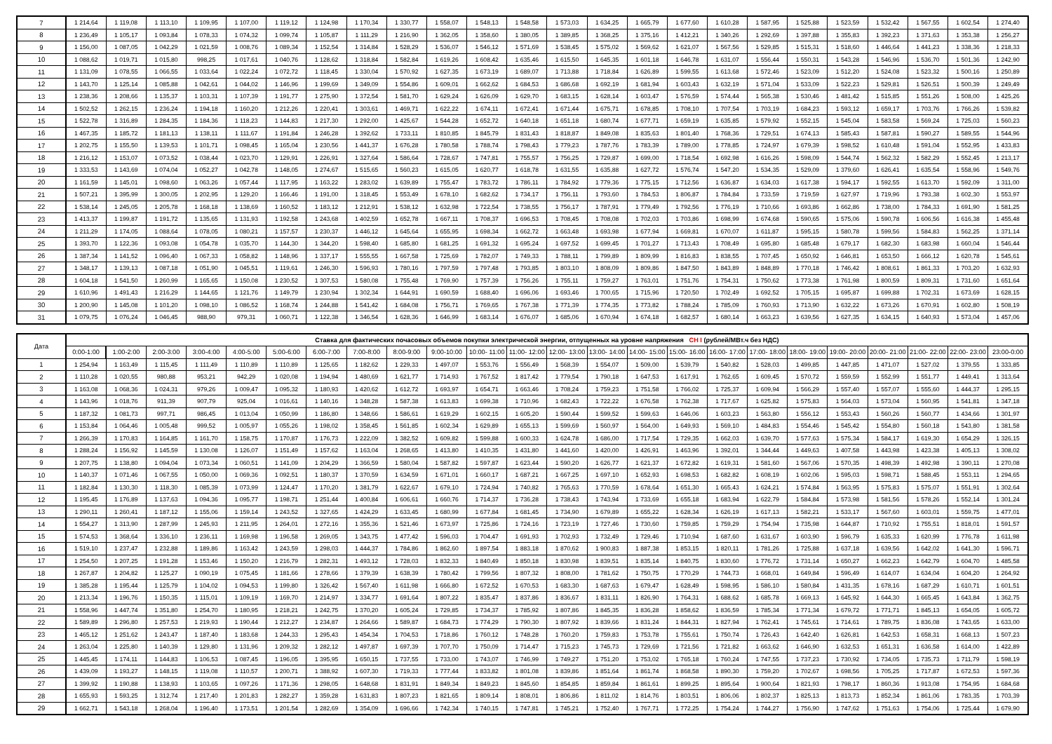| 7 | 1 214,64 | 1 119,08 | 1 113,10 | 1 109,95 | 1 107,00 | 1 119,12 | 1 124,98 | 1 170,34 | 1 330,77 | 1 558,07 | 1 548,13 | 1 548,58 | 1 573,03 | 1 634,25 | 1 665,79 | 1 677,60 | 1 610,28 | 1 587,95 | 1 525,88 | 1 523,59 | 1 532,42 | 1 567,55 | 1 602,54 | 1 274,40 |
| 8 | 1 236,49 | 1 105,17 | 1 093,84 | 1 078,33 | 1 074,32 | 1 099,74 | 1 105,87 | 1 111,29 | 1 216,90 | 1 362,05 | 1 358,60 | 1 380,05 | 1 389,85 | 1 368,25 | 1 375,16 | 1 412,21 | 1 340,26 | 1 292,69 | 1 397,88 | 1 355,83 | 1 392,23 | 1 371,63 | 1 353,38 | 1 256,27 |
| 9 | 1 156,00 | 1 087,05 | 1 042,29 | 1 021,59 | 1 008,76 | 1 089,34 | 1 152,54 | 1 314,84 | 1 528,29 | 1 536,07 | 1 546,12 | 1 571,69 | 1 538,45 | 1 575,02 | 1 569,62 | 1 621,07 | 1 567,56 | 1 529,85 | 1 515,31 | 1 518,60 | 1 446,64 | 1 441,23 | 1 338,36 | 1 218,33 |
| 10 | 1 088,62 | 1 019,71 | 1 015,80 | 998,25 | 1 017,61 | 1 040,76 | 1 128,62 | 1 318,84 | 1 582,84 | 1 619,26 | 1 608,42 | 1 635,46 | 1 615,50 | 1 645,35 | 1 601,18 | 1 646,78 | 1 631,07 | 1 556,44 | 1 550,31 | 1 543,28 | 1 546,96 | 1 536,70 | 1 501,36 | 1 242,90 |
| 11 | 1 131,09 | 1 078,55 | 1 066,55 | 1 033,64 | 1 022,24 | 1 072,72 | 1 118,45 | 1 330,04 | 1 570,92 | 1 627,35 | 1 673,19 | 1 689,07 | 1 713,88 | 1 718,84 | 1 626,89 | 1 599,55 | 1 613,68 | 1 572,46 | 1 523,09 | 1 512,20 | 1 524,08 | 1 523,32 | 1 500,16 | 1 250,89 |
| 12 | 1 143,70 | 1 125,14 | 1 085,88 | 1 042,61 | 1 044,02 | 1 146,96 | 1 199,69 | 1 349,09 | 1 554,86 | 1 609,01 | 1 662,62 | 1 684,53 | 1 686,68 | 1 692,19 | 1 681,94 | 1 603,43 | 1 632,19 | 1 571,04 | 1 533,09 | 1 522,23 | 1 529,81 | 1 526,51 | 1 500,39 | 1 249,49 |
| 13 | 1 238,36 | 1 208,66 | 1 135,37 | 1 103,31 | 1 107,39 | 1 191,77 | 1 275,90 | 1 372,54 | 1 581,70 | 1 629,24 | 1 626,09 | 1 629,70 | 1 683,15 | 1 628,14 | 1 603,47 | 1 576,59 | 1 574,44 | 1 565,38 | 1 530,46 | 1 481,42 | 1 515,85 | 1 551,26 | 1 508,00 | 1 425,26 |
| 14 | 1 502,52 | 1 262,15 | 1 236,24 | 1 194,18 | 1 160,20 | 1 212,26 | 1 220,41 | 1 303,61 | 1 469,71 | 1 622,22 | 1 674,11 | 1 672,41 | 1 671,44 | 1 675,71 | 1 678,85 | 1 708,10 | 1 707,54 | 1 703,19 | 1 684,23 | 1 593,12 | 1 659,17 | 1 703,76 | 1 766,26 | 1 539,82 |
| 15 | 1 522,78 | 1 316,89 | 1 284,35 | 1 184,36 | 1 118,23 | 1 144,83 | 1 217,30 | 1 292,00 | 1 425,67 | 1 544,28 | 1 652,72 | 1 640,18 | 1 651,18 | 1 680,74 | 1 677,71 | 1 659,19 | 1 635,85 | 1 579,92 | 1 552,15 | 1 545,04 | 1 583,58 | 1 569,24 | 1 725,03 | 1 560,23 |
| 16 | 1 467,35 | 1 185,72 | 1 181,13 | 1 138,11 | 1 111,67 | 1 191,84 | 1 246,28 | 1 392,62 | 1 733,11 | 1 810,85 | 1 845,79 | 1 831,43 | 1 818,87 | 1 849,08 | 1 835,63 | 1 801,40 | 1 768,36 | 1 729,51 | 1 674,13 | 1 585,43 | 1 587,81 | 1 590,27 | 1 589,55 | 1 544,96 |
| 17 | 1 202,75 | 1 155,50 | 1 139,53 | 1 101,71 | 1 098,45 | 1 165,04 | 1 230,56 | 1 441,37 | 1 676,28 | 1 780,58 | 1 788,74 | 1 798,43 | 1 779,23 | 1 787,76 | 1 783,39 | 1 789,00 | 1 778,85 | 1 724,97 | 1 679,39 | 1 598,52 | 1 610,48 | 1 591,04 | 1 552,95 | 1 433,83 |
| 18 | 1 216,12 | 1 153,07 | 1 073,52 | 1 038,44 | 1 023,70 | 1 129,91 | 1 226,91 | 1 327,64 | 1 586,64 | 1 728,67 | 1 747,81 | 1 755,57 | 1 756,25 | 1 729,87 | 1 699,00 | 1 718,54 | 1 692,98 | 1 616,26 | 1 598,09 | 1 544,74 | 1 562,32 | 1 582,29 | 1 552,45 | 1 213,17 |
| 19 | 1 333,53 | 1 143,69 | 1 074,04 | 1 052,27 | 1 042,78 | 1 148,05 | 1 274,67 | 1 515,65 | 1 560,23 | 1 615,05 | 1 620,77 | 1 618,78 | 1 631,55 | 1 635,88 | 1 627,72 | 1 576,74 | 1 547,20 | 1 534,35 | 1 529,09 | 1 379,60 | 1 626,41 | 1 635,54 | 1 558,96 | 1 549,76 |
| 20 | 1 161,59 | 1 145,01 | 1 098,60 | 1 063,26 | 1 057,44 | 1 117,95 | 1 163,22 | 1 283,02 | 1 639,89 | 1 755,47 | 1 783,72 | 1 786,11 | 1 784,92 | 1 779,36 | 1 775,15 | 1 712,56 | 1 636,87 | 1 634,03 | 1 617,38 | 1 594,17 | 1 592,55 | 1 613,70 | 1 592,09 | 1 311,00 |
| 21 | 1 507,21 | 1 395,99 | 1 300,05 | 1 202,95 | 1 129,20 | 1 166,46 | 1 191,00 | 1 318,45 | 1 553,49 | 1 678,10 | 1 682,62 | 1 734,17 | 1 756,11 | 1 793,60 | 1 784,53 | 1 806,87 | 1 784,84 | 1 733,59 | 1 719,59 | 1 627,97 | 1 719,96 | 1 793,38 | 1 602,30 | 1 553,97 |
| 22 | 1 538,14 | 1 245,05 | 1 205,78 | 1 168,18 | 1 138,69 | 1 160,52 | 1 183,12 | 1 212,91 | 1 538,12 | 1 632,98 | 1 722,54 | 1 738,55 | 1 756,17 | 1 787,91 | 1 779,49 | 1 792,56 | 1 776,19 | 1 710,66 | 1 693,86 | 1 662,86 | 1 738,00 | 1 784,33 | 1 691,90 | 1 581,25 |
| 23 | 1 413,37 | 1 199,87 | 1 191,72 | 1 135,65 | 1 131,93 | 1 192,58 | 1 243,68 | 1 402,59 | 1 652,78 | 1 667,11 | 1 708,37 | 1 696,53 | 1 708,45 | 1 708,08 | 1 702,03 | 1 703,86 | 1 698,99 | 1 674,68 | 1 590,65 | 1 575,06 | 1 590,78 | 1 606,56 | 1 616,38 | 1 455,48 |
| 24 | 1 211,29 | 1 174,05 | 1 088,64 | 1 078,05 | 1 080,21 | 1 157,57 | 1 230,37 | 1 446,12 | 1 645,64 | 1 655,95 | 1 698,34 | 1 662,72 | 1 663,48 | 1 693,98 | 1 677,94 | 1 669,81 | 1 670,07 | 1 611,87 | 1 595,15 | 1 580,78 | 1 599,56 | 1 584,83 | 1 562,25 | 1 371,14 |
| 25 | 1 393,70 | 1 122,36 | 1 093,08 | 1 054,78 | 1 035,70 | 1 144,30 | 1 344,20 | 1 598,40 | 1 685,80 | 1 681,25 | 1 691,32 | 1 695,24 | 1 697,52 | 1 699,45 | 1 701,27 | 1 713,43 | 1 708,49 | 1 695,80 | 1 685,48 | 1 679,17 | 1 682,30 | 1 683,98 | 1 660,04 | 1 546,44 |
| 26 | 1 387,34 | 1 141,52 | 1 096,40 | 1 067,33 | 1 058,82 | 1 148,96 | 1 337,17 | 1 555,55 | 1 667,58 | 1 725,69 | 1 782,07 | 1 749,33 | 1 788,11 | 1 799,89 | 1 809,99 | 1 816,83 | 1 838,55 | 1 707,45 | 1 650,92 | 1 646,81 | 1 653,50 | 1 666,12 | 1 620,78 | 1 545,61 |
| 27 | 1 348,17 | 1 139,13 | 1 087,18 | 1 051,90 | 1 045,51 | 1 119,61 | 1 246,30 | 1 596,93 | 1 780,16 | 1 797,59 | 1 797,48 | 1 793,85 | 1 803,10 | 1 808,09 | 1 809,86 | 1 847,50 | 1 843,89 | 1 848,89 | 1 770,18 | 1 746,42 | 1 808,61 | 1 861,33 | 1 703,20 | 1 632,93 |
| 28 | 1 604,18 | 1 541,50 | 1 260,99 | 1 165,65 | 1 150,08 | 1 230,52 | 1 307,53 | 1 580,08 | 1 755,48 | 1 769,90 | 1 757,39 | 1 756,26 | 1 755,11 | 1 759,27 | 1 763,01 | 1 751,76 | 1 754,31 | 1 750,62 | 1 773,38 | 1 761,98 | 1 800,59 | 1 809,31 | 1 731,60 | 1 651,64 |
| 29 | 1 610,96 | 1 491,43 | 1 216,29 | 1 144,65 | 1 121,76 | 1 149,79 | 1 230,94 | 1 302,34 | 1 644,91 | 1 690,59 | 1 688,40 | 1 696,06 | 1 693,46 | 1 700,65 | 1 715,96 | 1 720,50 | 1 702,49 | 1 692,52 | 1 705,15 | 1 695,87 | 1 699,88 | 1 702,31 | 1 673,69 | 1 628,15 |
| 30 | 1 200,90 | 1 145,08 | 1 101,20 | 1 098,10 | 1 086,52 | 1 168,74 | 1 244,88 | 1 541,42 | 1 684,08 | 1 756,71 | 1 769,65 | 1 767,38 | 1 771,39 | 1 774,35 | 1 773,82 | 1 788,24 | 1 785,09 | 1 760,93 | 1 713,90 | 1 632,22 | 1 673,26 | 1 670,91 | 1 602,80 | 1 508,19 |
| 31 | 1 079,75 | 1 076,24 | 1 046,45 | 988,90 | 979,31 | 1 060,71 | 1 122,38 | 1 346,54 | 1 628,36 | 1 646,99 | 1 683,14 | 1 676,07 | 1 685,06 | 1 670,94 | 1 674,18 | 1 682,57 | 1 680,14 | 1 663,23 | 1 639,56 | 1 627,35 | 1 634,15 | 1 640,93 | 1 573,04 | 1 457,06 |
| Дата | Ставка для фактических почасовых объемов покупки электрической энергии, отпущенных на уровне напряжения СН I (рублей/МВт.ч без НДС) | | | | | | | | | | | | | | | | | | | | | | | |
| --- | --- | --- | --- | --- | --- | --- | --- | --- | --- | --- | --- | --- | --- | --- | --- | --- | --- | --- | --- | --- | --- | --- | --- | --- |
| | 0:00-1:00 | 1:00-2:00 | 2:00-3:00 | 3:00-4:00 | 4:00-5:00 | 5:00-6:00 | 6:00-7:00 | 7:00-8:00 | 8:00-9:00 | 9:00-10:00 | 10:00- 11:00 | 11:00- 12:00 | 12:00- 13:00 | 13:00- 14:00 | 14:00- 15:00 | 15:00- 16:00 | 16:00- 17:00 | 17:00- 18:00 | 18:00- 19:00 | 19:00- 20:00 | 20:00- 21:00 | 21:00- 22:00 | 22:00- 23:00 | 23:00-0:00 |
| 1 | 1 254,94 | 1 163,49 | 1 115,45 | 1 111,49 | 1 110,89 | 1 110,89 | 1 125,65 | 1 182,62 | 1 229,33 | 1 497,07 | 1 553,76 | 1 556,49 | 1 568,39 | 1 554,07 | 1 509,00 | 1 539,79 | 1 540,82 | 1 528,03 | 1 499,85 | 1 447,85 | 1 471,07 | 1 527,02 | 1 379,55 | 1 333,85 |
| 2 | 1 110,28 | 1 020,55 | 980,88 | 953,21 | 942,29 | 1 020,08 | 1 194,94 | 1 480,69 | 1 621,77 | 1 714,93 | 1 767,52 | 1 817,42 | 1 779,54 | 1 790,18 | 1 647,53 | 1 617,91 | 1 762,65 | 1 609,45 | 1 570,72 | 1 559,59 | 1 552,99 | 1 551,77 | 1 449,41 | 1 313,64 |
| 3 | 1 163,08 | 1 068,36 | 1 024,31 | 979,26 | 1 009,47 | 1 095,32 | 1 180,93 | 1 420,62 | 1 612,72 | 1 693,97 | 1 654,71 | 1 663,46 | 1 708,24 | 1 759,23 | 1 751,58 | 1 766,02 | 1 725,37 | 1 609,94 | 1 566,29 | 1 557,40 | 1 557,07 | 1 555,60 | 1 444,37 | 1 295,15 |
| 4 | 1 143,96 | 1 018,76 | 911,39 | 907,79 | 925,04 | 1 016,61 | 1 140,16 | 1 348,28 | 1 587,38 | 1 613,83 | 1 699,38 | 1 710,96 | 1 682,43 | 1 722,22 | 1 676,58 | 1 762,38 | 1 717,67 | 1 625,82 | 1 575,83 | 1 564,03 | 1 573,04 | 1 560,95 | 1 541,81 | 1 347,18 |
| 5 | 1 187,32 | 1 081,73 | 997,71 | 986,45 | 1 013,04 | 1 050,99 | 1 186,80 | 1 348,66 | 1 586,61 | 1 619,29 | 1 602,15 | 1 605,20 | 1 590,44 | 1 599,52 | 1 599,63 | 1 646,06 | 1 603,23 | 1 563,80 | 1 556,12 | 1 553,43 | 1 560,26 | 1 560,77 | 1 434,66 | 1 301,97 |
| 6 | 1 153,84 | 1 064,46 | 1 005,48 | 999,52 | 1 005,97 | 1 055,26 | 1 198,02 | 1 358,45 | 1 561,85 | 1 602,34 | 1 629,89 | 1 655,13 | 1 599,69 | 1 560,97 | 1 564,00 | 1 649,93 | 1 569,10 | 1 484,83 | 1 554,46 | 1 545,42 | 1 554,80 | 1 560,18 | 1 543,80 | 1 381,58 |
| 7 | 1 266,39 | 1 170,83 | 1 164,85 | 1 161,70 | 1 158,75 | 1 170,87 | 1 176,73 | 1 222,09 | 1 382,52 | 1 609,82 | 1 599,88 | 1 600,33 | 1 624,78 | 1 686,00 | 1 717,54 | 1 729,35 | 1 662,03 | 1 639,70 | 1 577,63 | 1 575,34 | 1 584,17 | 1 619,30 | 1 654,29 | 1 326,15 |
| 8 | 1 288,24 | 1 156,92 | 1 145,59 | 1 130,08 | 1 126,07 | 1 151,49 | 1 157,62 | 1 163,04 | 1 268,65 | 1 413,80 | 1 410,35 | 1 431,80 | 1 441,60 | 1 420,00 | 1 426,91 | 1 463,96 | 1 392,01 | 1 344,44 | 1 449,63 | 1 407,58 | 1 443,98 | 1 423,38 | 1 405,13 | 1 308,02 |
| 9 | 1 207,75 | 1 138,80 | 1 094,04 | 1 073,34 | 1 060,51 | 1 141,09 | 1 204,29 | 1 366,59 | 1 580,04 | 1 587,82 | 1 597,87 | 1 623,44 | 1 590,20 | 1 626,77 | 1 621,37 | 1 672,82 | 1 619,31 | 1 581,60 | 1 567,06 | 1 570,35 | 1 498,39 | 1 492,98 | 1 390,11 | 1 270,08 |
| 10 | 1 140,37 | 1 071,46 | 1 067,55 | 1 050,00 | 1 069,36 | 1 092,51 | 1 180,37 | 1 370,59 | 1 634,59 | 1 671,01 | 1 660,17 | 1 687,21 | 1 667,25 | 1 697,10 | 1 652,93 | 1 698,53 | 1 682,82 | 1 608,19 | 1 602,06 | 1 595,03 | 1 598,71 | 1 588,45 | 1 553,11 | 1 294,65 |
| 11 | 1 182,84 | 1 130,30 | 1 118,30 | 1 085,39 | 1 073,99 | 1 124,47 | 1 170,20 | 1 381,79 | 1 622,67 | 1 679,10 | 1 724,94 | 1 740,82 | 1 765,63 | 1 770,59 | 1 678,64 | 1 651,30 | 1 665,43 | 1 624,21 | 1 574,84 | 1 563,95 | 1 575,83 | 1 575,07 | 1 551,91 | 1 302,64 |
| 12 | 1 195,45 | 1 176,89 | 1 137,63 | 1 094,36 | 1 095,77 | 1 198,71 | 1 251,44 | 1 400,84 | 1 606,61 | 1 660,76 | 1 714,37 | 1 736,28 | 1 738,43 | 1 743,94 | 1 733,69 | 1 655,18 | 1 683,94 | 1 622,79 | 1 584,84 | 1 573,98 | 1 581,56 | 1 578,26 | 1 552,14 | 1 301,24 |
| 13 | 1 290,11 | 1 260,41 | 1 187,12 | 1 155,06 | 1 159,14 | 1 243,52 | 1 327,65 | 1 424,29 | 1 633,45 | 1 680,99 | 1 677,84 | 1 681,45 | 1 734,90 | 1 679,89 | 1 655,22 | 1 628,34 | 1 626,19 | 1 617,13 | 1 582,21 | 1 533,17 | 1 567,60 | 1 603,01 | 1 559,75 | 1 477,01 |
| 14 | 1 554,27 | 1 313,90 | 1 287,99 | 1 245,93 | 1 211,95 | 1 264,01 | 1 272,16 | 1 355,36 | 1 521,46 | 1 673,97 | 1 725,86 | 1 724,16 | 1 723,19 | 1 727,46 | 1 730,60 | 1 759,85 | 1 759,29 | 1 754,94 | 1 735,98 | 1 644,87 | 1 710,92 | 1 755,51 | 1 818,01 | 1 591,57 |
| 15 | 1 574,53 | 1 368,64 | 1 336,10 | 1 236,11 | 1 169,98 | 1 196,58 | 1 269,05 | 1 343,75 | 1 477,42 | 1 596,03 | 1 704,47 | 1 691,93 | 1 702,93 | 1 732,49 | 1 729,46 | 1 710,94 | 1 687,60 | 1 631,67 | 1 603,90 | 1 596,79 | 1 635,33 | 1 620,99 | 1 776,78 | 1 611,98 |
| 16 | 1 519,10 | 1 237,47 | 1 232,88 | 1 189,86 | 1 163,42 | 1 243,59 | 1 298,03 | 1 444,37 | 1 784,86 | 1 862,60 | 1 897,54 | 1 883,18 | 1 870,62 | 1 900,83 | 1 887,38 | 1 853,15 | 1 820,11 | 1 781,26 | 1 725,88 | 1 637,18 | 1 639,56 | 1 642,02 | 1 641,30 | 1 596,71 |
| 17 | 1 254,50 | 1 207,25 | 1 191,28 | 1 153,46 | 1 150,20 | 1 216,79 | 1 282,31 | 1 493,12 | 1 728,03 | 1 832,33 | 1 840,49 | 1 850,18 | 1 830,98 | 1 839,51 | 1 835,14 | 1 840,75 | 1 830,60 | 1 776,72 | 1 731,14 | 1 650,27 | 1 662,23 | 1 642,79 | 1 604,70 | 1 485,58 |
| 18 | 1 267,87 | 1 204,82 | 1 125,27 | 1 090,19 | 1 075,45 | 1 181,66 | 1 278,66 | 1 379,39 | 1 638,39 | 1 780,42 | 1 799,56 | 1 807,32 | 1 808,00 | 1 781,62 | 1 750,75 | 1 770,29 | 1 744,73 | 1 668,01 | 1 649,84 | 1 596,49 | 1 614,07 | 1 634,04 | 1 604,20 | 1 264,92 |
| 19 | 1 385,28 | 1 195,44 | 1 125,79 | 1 104,02 | 1 094,53 | 1 199,80 | 1 326,42 | 1 567,40 | 1 611,98 | 1 666,80 | 1 672,52 | 1 670,53 | 1 683,30 | 1 687,63 | 1 679,47 | 1 628,49 | 1 598,95 | 1 586,10 | 1 580,84 | 1 431,35 | 1 678,16 | 1 687,29 | 1 610,71 | 1 601,51 |
| 20 | 1 213,34 | 1 196,76 | 1 150,35 | 1 115,01 | 1 109,19 | 1 169,70 | 1 214,97 | 1 334,77 | 1 691,64 | 1 807,22 | 1 835,47 | 1 837,86 | 1 836,67 | 1 831,11 | 1 826,90 | 1 764,31 | 1 688,62 | 1 685,78 | 1 669,13 | 1 645,92 | 1 644,30 | 1 665,45 | 1 643,84 | 1 362,75 |
| 21 | 1 558,96 | 1 447,74 | 1 351,80 | 1 254,70 | 1 180,95 | 1 218,21 | 1 242,75 | 1 370,20 | 1 605,24 | 1 729,85 | 1 734,37 | 1 785,92 | 1 807,86 | 1 845,35 | 1 836,28 | 1 858,62 | 1 836,59 | 1 785,34 | 1 771,34 | 1 679,72 | 1 771,71 | 1 845,13 | 1 654,05 | 1 605,72 |
| 22 | 1 589,89 | 1 296,80 | 1 257,53 | 1 219,93 | 1 190,44 | 1 212,27 | 1 234,87 | 1 264,66 | 1 589,87 | 1 684,73 | 1 774,29 | 1 790,30 | 1 807,92 | 1 839,66 | 1 831,24 | 1 844,31 | 1 827,94 | 1 762,41 | 1 745,61 | 1 714,61 | 1 789,75 | 1 836,08 | 1 743,65 | 1 633,00 |
| 23 | 1 465,12 | 1 251,62 | 1 243,47 | 1 187,40 | 1 183,68 | 1 244,33 | 1 295,43 | 1 454,34 | 1 704,53 | 1 718,86 | 1 760,12 | 1 748,28 | 1 760,20 | 1 759,83 | 1 753,78 | 1 755,61 | 1 750,74 | 1 726,43 | 1 642,40 | 1 626,81 | 1 642,53 | 1 658,31 | 1 668,13 | 1 507,23 |
| 24 | 1 263,04 | 1 225,80 | 1 140,39 | 1 129,80 | 1 131,96 | 1 209,32 | 1 282,12 | 1 497,87 | 1 697,39 | 1 707,70 | 1 750,09 | 1 714,47 | 1 715,23 | 1 745,73 | 1 729,69 | 1 721,56 | 1 721,82 | 1 663,62 | 1 646,90 | 1 632,53 | 1 651,31 | 1 636,58 | 1 614,00 | 1 422,89 |
| 25 | 1 445,45 | 1 174,11 | 1 144,83 | 1 106,53 | 1 087,45 | 1 196,05 | 1 395,95 | 1 650,15 | 1 737,55 | 1 733,00 | 1 743,07 | 1 746,99 | 1 749,27 | 1 751,20 | 1 753,02 | 1 765,18 | 1 760,24 | 1 747,55 | 1 737,23 | 1 730,92 | 1 734,05 | 1 735,73 | 1 711,79 | 1 598,19 |
| 26 | 1 439,09 | 1 193,27 | 1 148,15 | 1 119,08 | 1 110,57 | 1 200,71 | 1 388,92 | 1 607,30 | 1 719,33 | 1 777,44 | 1 833,82 | 1 801,08 | 1 839,86 | 1 851,64 | 1 861,74 | 1 868,58 | 1 890,30 | 1 759,20 | 1 702,67 | 1 698,56 | 1 705,25 | 1 717,87 | 1 672,53 | 1 597,36 |
| 27 | 1 399,92 | 1 190,88 | 1 138,93 | 1 103,65 | 1 097,26 | 1 171,36 | 1 298,05 | 1 648,68 | 1 831,91 | 1 849,34 | 1 849,23 | 1 845,60 | 1 854,85 | 1 859,84 | 1 861,61 | 1 899,25 | 1 895,64 | 1 900,64 | 1 821,93 | 1 798,17 | 1 860,36 | 1 913,08 | 1 754,95 | 1 684,68 |
| 28 | 1 655,93 | 1 593,25 | 1 312,74 | 1 217,40 | 1 201,83 | 1 282,27 | 1 359,28 | 1 631,83 | 1 807,23 | 1 821,65 | 1 809,14 | 1 808,01 | 1 806,86 | 1 811,02 | 1 814,76 | 1 803,51 | 1 806,06 | 1 802,37 | 1 825,13 | 1 813,73 | 1 852,34 | 1 861,06 | 1 783,35 | 1 703,39 |
| 29 | 1 662,71 | 1 543,18 | 1 268,04 | 1 196,40 | 1 173,51 | 1 201,54 | 1 282,69 | 1 354,09 | 1 696,66 | 1 742,34 | 1 740,15 | 1 747,81 | 1 745,21 | 1 752,40 | 1 767,71 | 1 772,25 | 1 754,24 | 1 744,27 | 1 756,90 | 1 747,62 | 1 751,63 | 1 754,06 | 1 725,44 | 1 679,90 |